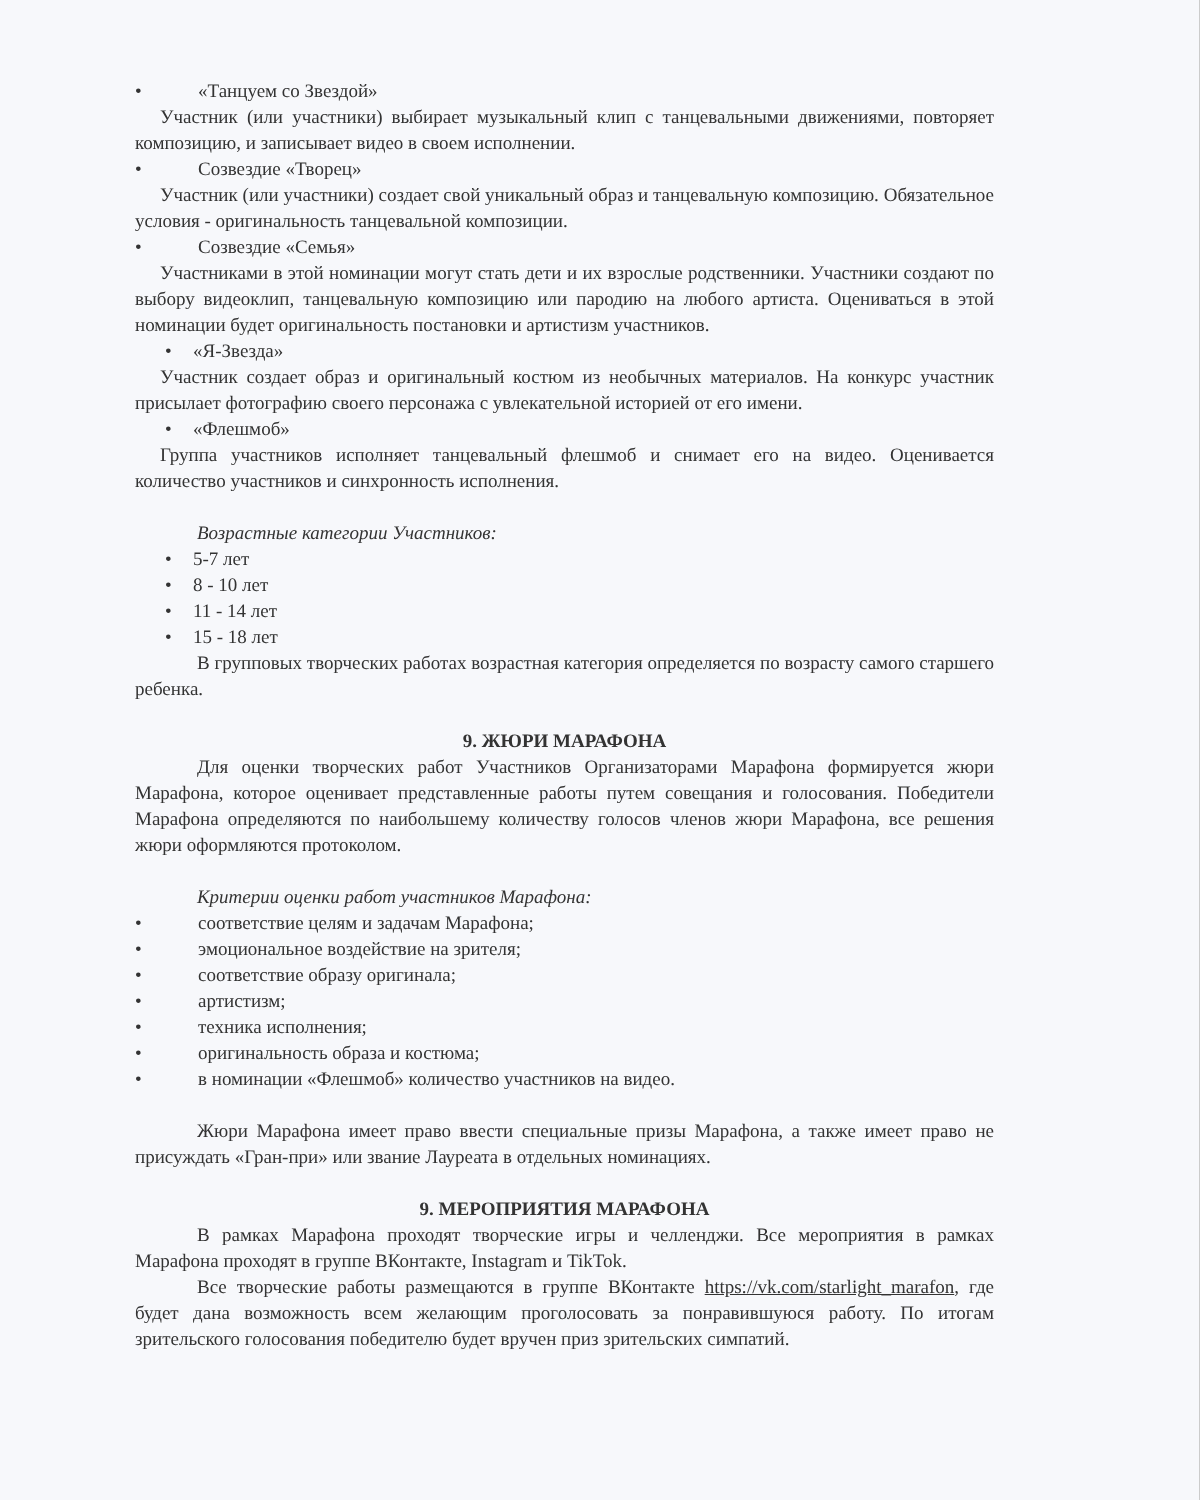• «Танцуем со Звездой»
Участник (или участники) выбирает музыкальный клип с танцевальными движениями, повторяет композицию, и записывает видео в своем исполнении.
• Созвездие «Творец»
Участник (или участники) создает свой уникальный образ и танцевальную композицию. Обязательное условия - оригинальность танцевальной композиции.
• Созвездие «Семья»
Участниками в этой номинации могут стать дети и их взрослые родственники. Участники создают по выбору видеоклип, танцевальную композицию или пародию на любого артиста. Оцениваться в этой номинации будет оригинальность постановки и артистизм участников.
• «Я-Звезда»
Участник создает образ и оригинальный костюм из необычных материалов. На конкурс участник присылает фотографию своего персонажа с увлекательной историей от его имени.
• «Флешмоб»
Группа участников исполняет танцевальный флешмоб и снимает его на видео. Оценивается количество участников и синхронность исполнения.
Возрастные категории Участников:
• 5-7 лет
• 8 - 10 лет
• 11 - 14 лет
• 15 - 18 лет
В групповых творческих работах возрастная категория определяется по возрасту самого старшего ребенка.
9. ЖЮРИ МАРАФОНА
Для оценки творческих работ Участников Организаторами Марафона формируется жюри Марафона, которое оценивает представленные работы путем совещания и голосования. Победители Марафона определяются по наибольшему количеству голосов членов жюри Марафона, все решения жюри оформляются протоколом.
Критерии оценки работ участников Марафона:
• соответствие целям и задачам Марафона;
• эмоциональное воздействие на зрителя;
• соответствие образу оригинала;
• артистизм;
• техника исполнения;
• оригинальность образа и костюма;
• в номинации «Флешмоб» количество участников на видео.
Жюри Марафона имеет право ввести специальные призы Марафона, а также имеет право не присуждать «Гран-при» или звание Лауреата в отдельных номинациях.
9. МЕРОПРИЯТИЯ МАРАФОНА
В рамках Марафона проходят творческие игры и челленджи. Все мероприятия в рамках Марафона проходят в группе ВКонтакте, Instagram и TikTok.
Все творческие работы размещаются в группе ВКонтакте https://vk.com/starlight_marafon, где будет дана возможность всем желающим проголосовать за понравившуюся работу. По итогам зрительского голосования победителю будет вручен приз зрительских симпатий.